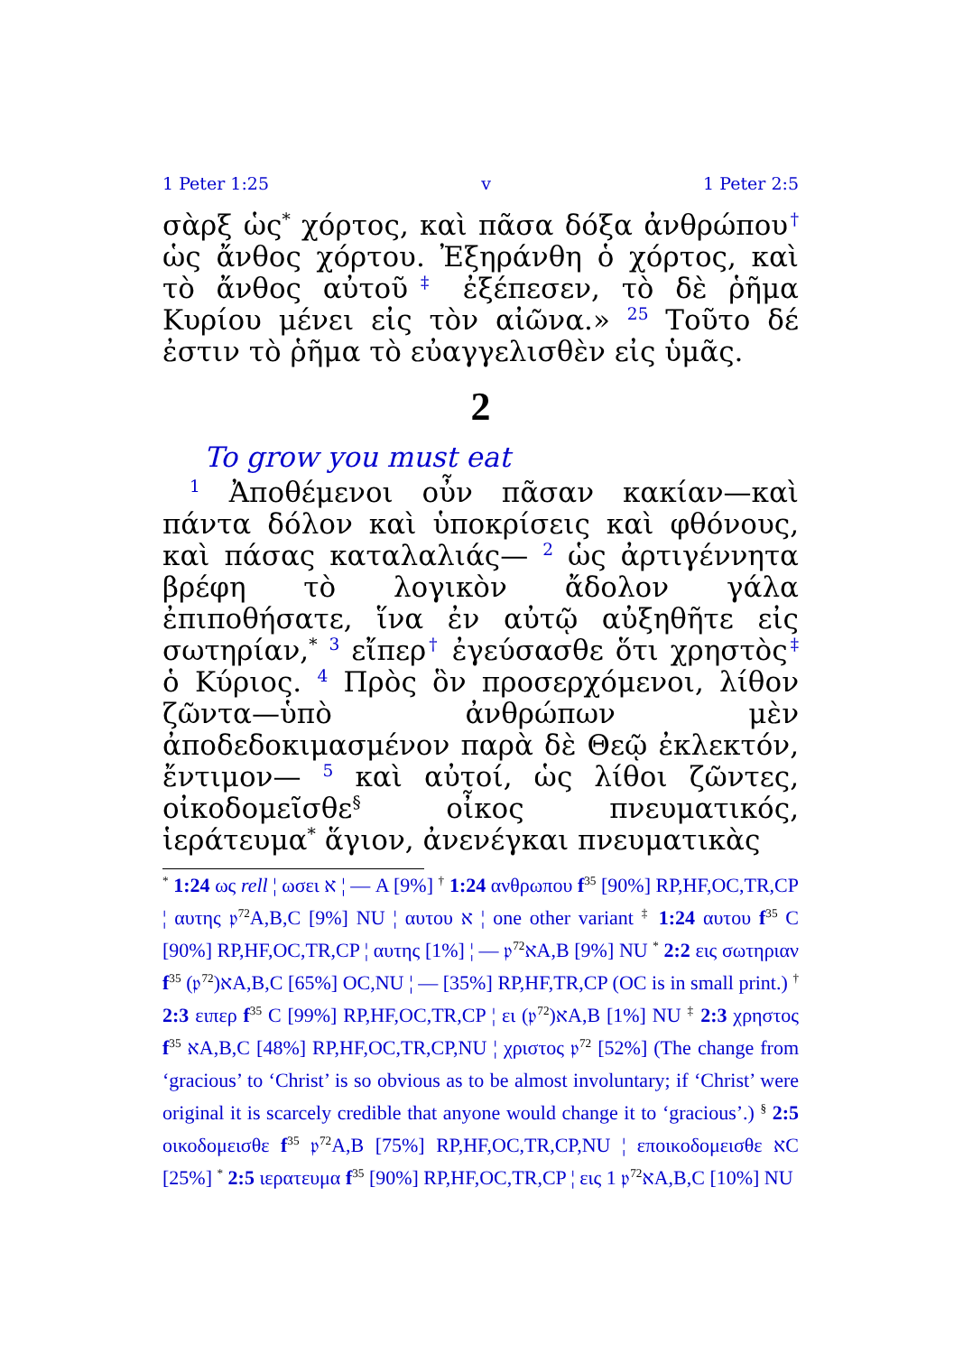1 Peter 1:25 v 1 Peter 2:5
σὰρξ ὡς<sup>*</sup> χόρτος, καὶ πᾶσα δόξα ἀνθρώπου<sup>†</sup> ὡς ἄνθος χόρτου. Ἐξηράνθη ὁ χόρτος, καὶ τὸ ἄνθος αὐτοῦ<sup>‡</sup> ἐξέπεσεν, τὸ δὲ ῥῆμα Κυρίου μένει εἰς τὸν αἰῶνα.» <sup>25</sup> Τοῦτο δέ ἐστιν τὸ ῥῆμα τὸ εὐαγγελισθὲν εἰς ὑμᾶς.
2
To grow you must eat
<sup>1</sup> Ἀποθέμενοι οὖν πᾶσαν κακίαν—καὶ πάντα δόλον καὶ ὑποκρίσεις καὶ φθόνους, καὶ πάσας καταλαλιάς— <sup>2</sup> ὡς ἀρτιγέννητα βρέφη τὸ λογικὸν ἄδολον γάλα ἐπιποθήσατε, ἵνα ἐν αὐτῷ αὐξηθῆτε εἰς σωτηρίαν,<sup>*</sup> <sup>3</sup> εἴπερ<sup>†</sup> ἐγεύσασθε ὅτι χρηστὸς<sup>‡</sup> ὁ Κύριος. <sup>4</sup> Πρὸς ὃν προσερχόμενοι, λίθον ζῶντα—ὑπὸ ἀνθρώπων μὲν ἀποδεδοκιμασμένον παρὰ δὲ Θεῷ ἐκλεκτόν, ἔντιμον— <sup>5</sup> καὶ αὐτοί, ὡς λίθοι ζῶντες, οἰκοδομεῖσθε<sup>§</sup> οἶκος πνευματικός, ἱεράτευμα<sup>*</sup> ἅγιον, ἀνενέγκαι πνευματικὰς
<sup>*</sup> 1:24 ως rell ¦ ωσει א ¦ — A [9%] <sup>†</sup> 1:24 ανθρωπου f<sup>35</sup> [90%] RP,HF,OC,TR,CP ¦ αυτης 𝔭<sup>72</sup>A,B,C [9%] NU ¦ αυτου א ¦ one other variant <sup>‡</sup> 1:24 αυτου f<sup>35</sup> C [90%] RP,HF,OC,TR,CP ¦ αυτης [1%] ¦ — 𝔭<sup>72</sup>אA,B [9%] NU <sup>*</sup> 2:2 εις σωτηριαν f<sup>35</sup> (𝔭<sup>72</sup>)אA,B,C [65%] OC,NU ¦ — [35%] RP,HF,TR,CP (OC is in small print.) <sup>†</sup> 2:3 ειπερ f<sup>35</sup> C [99%] RP,HF,OC,TR,CP ¦ ει (𝔭<sup>72</sup>)אA,B [1%] NU <sup>‡</sup> 2:3 χρηστος f<sup>35</sup> אA,B,C [48%] RP,HF,OC,TR,CP,NU ¦ χριστος 𝔭<sup>72</sup> [52%] (The change from ‘gracious’ to ‘Christ’ is so obvious as to be almost involuntary; if ‘Christ’ were original it is scarcely credible that anyone would change it to ‘gracious’.) <sup>§</sup> 2:5 οικοδομεισθε f<sup>35</sup> 𝔭<sup>72</sup>A,B [75%] RP,HF,OC,TR,CP,NU ¦ εποικοδομεισθε אC [25%] <sup>*</sup> 2:5 ιερατευμα f<sup>35</sup> [90%] RP,HF,OC,TR,CP ¦ εις 1 𝔭<sup>72</sup>אA,B,C [10%] NU